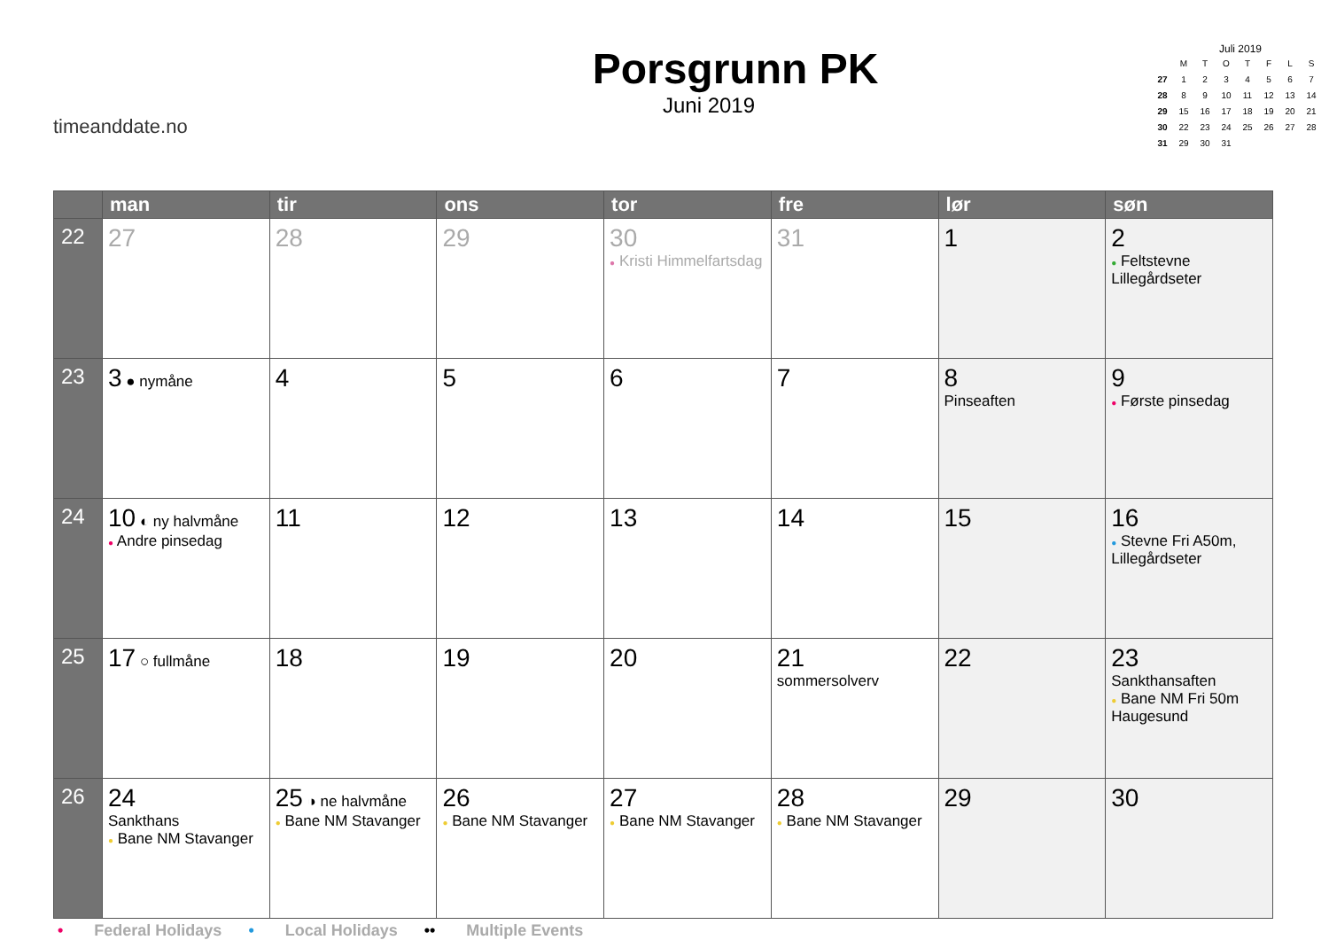timeanddate.no
Porsgrunn PK
Juni 2019
Juli 2019
| | M | T | O | T | F | L | S |
| 27 | 1 | 2 | 3 | 4 | 5 | 6 | 7 |
| 28 | 8 | 9 | 10 | 11 | 12 | 13 | 14 |
| 29 | 15 | 16 | 17 | 18 | 19 | 20 | 21 |
| 30 | 22 | 23 | 24 | 25 | 26 | 27 | 28 |
| 31 | 29 | 30 | 31 | | | | |
| | man | tir | ons | tor | fre | lør | søn |
| --- | --- | --- | --- | --- | --- | --- | --- |
| 22 | 27 | 28 | 29 | 30 ● Kristi Himmelfartsdag | 31 | 1 | 2 ● Feltstevne Lillegårdseter |
| 23 | 3 ● nymåne | 4 | 5 | 6 | 7 | 8 Pinseaften | 9 ● Første pinsedag |
| 24 | 10 ◐ ny halvmåne ● Andre pinsedag | 11 | 12 | 13 | 14 | 15 | 16 ● Stevne Fri A50m, Lillegårdseter |
| 25 | 17 ○ fullmåne | 18 | 19 | 20 | 21 sommersolverv | 22 | 23 Sankthansaften ● Bane NM Fri 50m Haugesund |
| 26 | 24 Sankthans ● Bane NM Stavanger | 25 ◑ ne halvmåne ● Bane NM Stavanger | 26 ● Bane NM Stavanger | 27 ● Bane NM Stavanger | 28 ● Bane NM Stavanger | 29 | 30 |
• Federal Holidays • Local Holidays •• Multiple Events